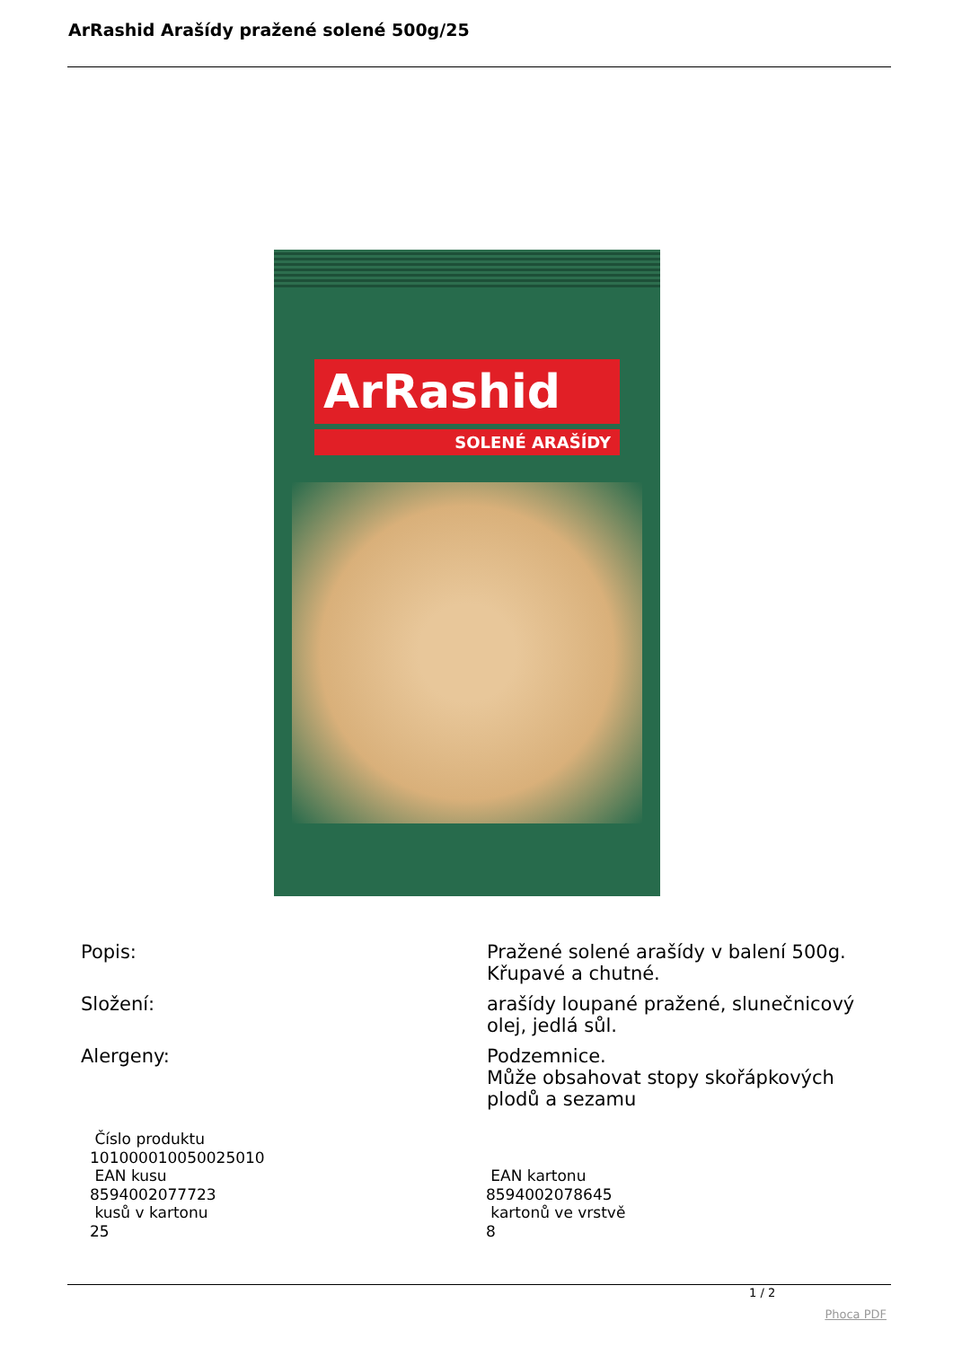ArRashid Arašídy pražené solené 500g/25
ArRashid
SOLENÉ ARAŠÍDY
| Popis: | Pražené solené arašídy v balení 500g. Křupavé a chutné. |
| Složení: | arašídy loupané pražené, slunečnicový olej, jedlá sůl. |
| Alergeny: | Podzemnice. Může obsahovat stopy skořápkových plodů a sezamu |
| Číslo produktu 101000010050025010 EAN kusu 8594002077723 kusů v kartonu 25 | EAN kartonu 8594002078645 kartonů ve vrstvě 8 |
1 / 2
Phoca PDF